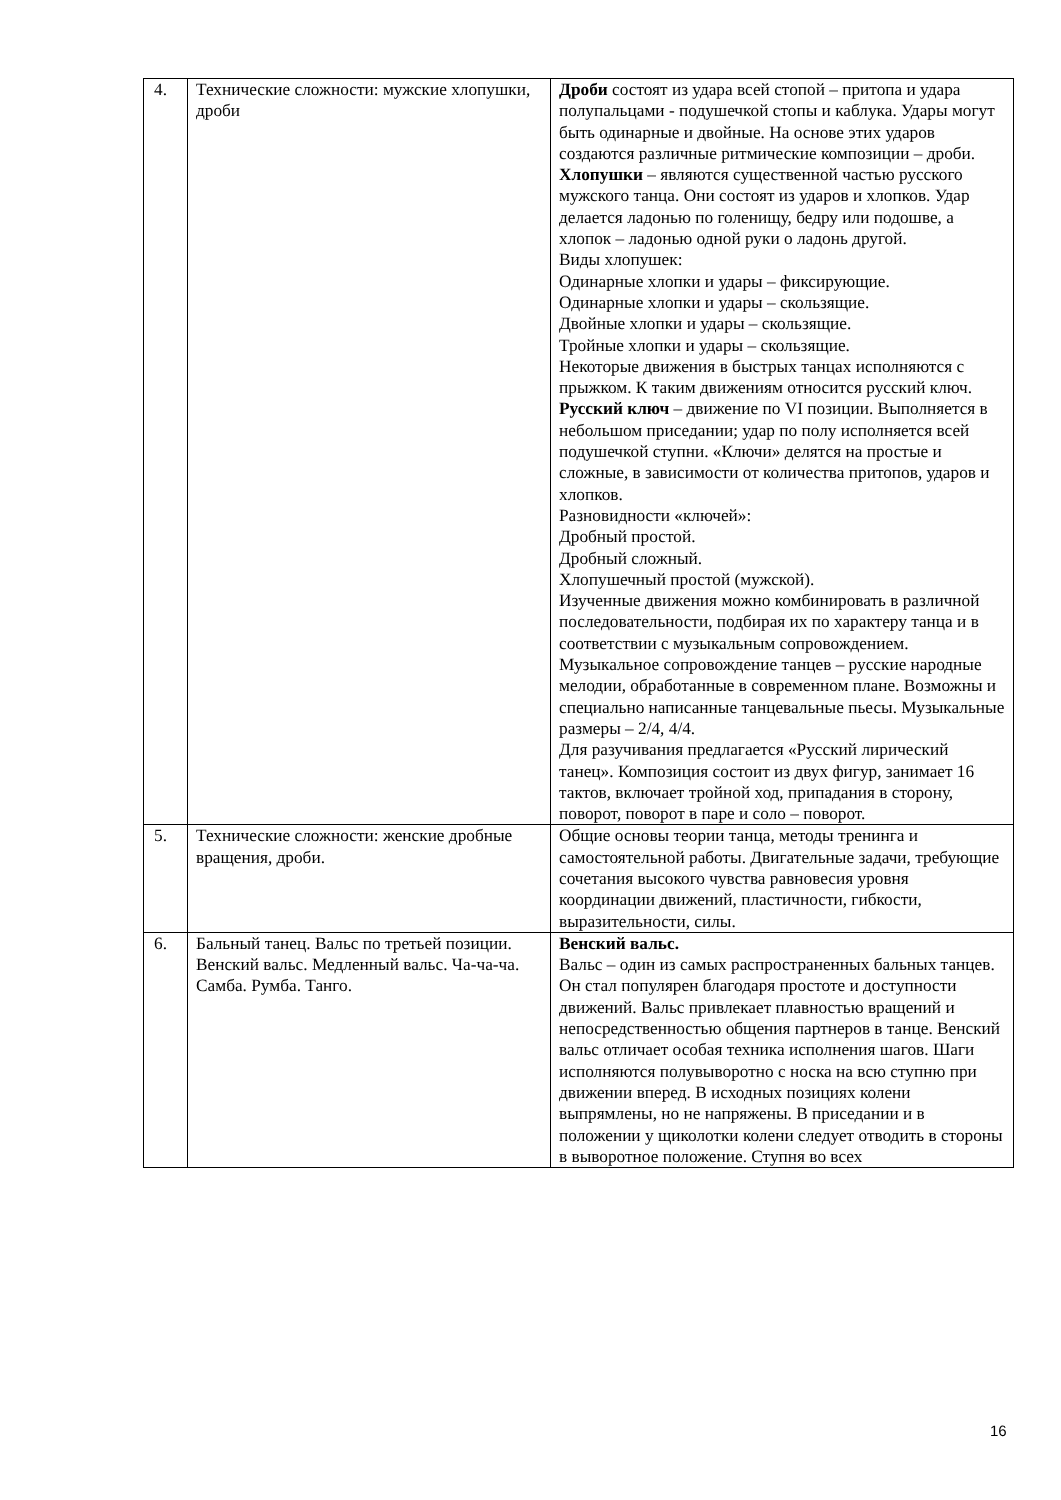| 4. | Технические сложности: мужские хлопушки, дроби | Дроби состоят из удара всей стопой – притопа и удара полупальцами - подушечкой стопы и каблука. Удары могут быть одинарные и двойные. На основе этих ударов создаются различные ритмические композиции – дроби. Хлопушки – являются существенной частью русского мужского танца. Они состоят из ударов и хлопков. Удар делается ладонью по голенищу, бедру или подошве, а хлопок – ладонью одной руки о ладонь другой. Виды хлопушек: Одинарные хлопки и удары – фиксирующие. Одинарные хлопки и удары – скользящие. Двойные хлопки и удары – скользящие. Тройные хлопки и удары – скользящие. Некоторые движения в быстрых танцах исполняются с прыжком. К таким движениям относится русский ключ. Русский ключ – движение по VI позиции. Выполняется в небольшом приседании; удар по полу исполняется всей подушечкой ступни. «Ключи» делятся на простые и сложные, в зависимости от количества притопов, ударов и хлопков. Разновидности «ключей»: Дробный простой. Дробный сложный. Хлопушечный простой (мужской). Изученные движения можно комбинировать в различной последовательности, подбирая их по характеру танца и в соответствии с музыкальным сопровождением. Музыкальное сопровождение танцев – русские народные мелодии, обработанные в современном плане. Возможны и специально написанные танцевальные пьесы. Музыкальные размеры – 2/4, 4/4. Для разучивания предлагается «Русский лирический танец». Композиция состоит из двух фигур, занимает 16 тактов, включает тройной ход, припадания в сторону, поворот, поворот в паре и соло – поворот. |
| 5. | Технические сложности: женские дробные вращения, дроби. | Общие основы теории танца, методы тренинга и самостоятельной работы. Двигательные задачи, требующие сочетания высокого чувства равновесия уровня координации движений, пластичности, гибкости, выразительности, силы. |
| 6. | Бальный танец. Вальс по третьей позиции. Венский вальс. Медленный вальс. Ча-ча-ча. Самба. Румба. Танго. | Венский вальс. Вальс – один из самых распространенных бальных танцев. Он стал популярен благодаря простоте и доступности движений. Вальс привлекает плавностью вращений и непосредственностью общения партнеров в танце. Венский вальс отличает особая техника исполнения шагов. Шаги исполняются полувыворотно с носка на всю ступню при движении вперед. В исходных позициях колени выпрямлены, но не напряжены. В приседании и в положении у щиколотки колени следует отводить в стороны в выворотное положение. Ступня во всех |
16